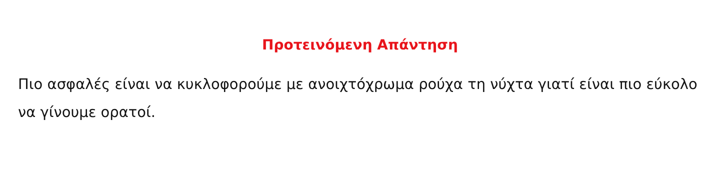Προτεινόμενη Απάντηση
Πιο ασφαλές είναι να κυκλοφορούμε με ανοιχτόχρωμα ρούχα τη νύχτα γιατί είναι πιο εύκολο να γίνουμε ορατοί.